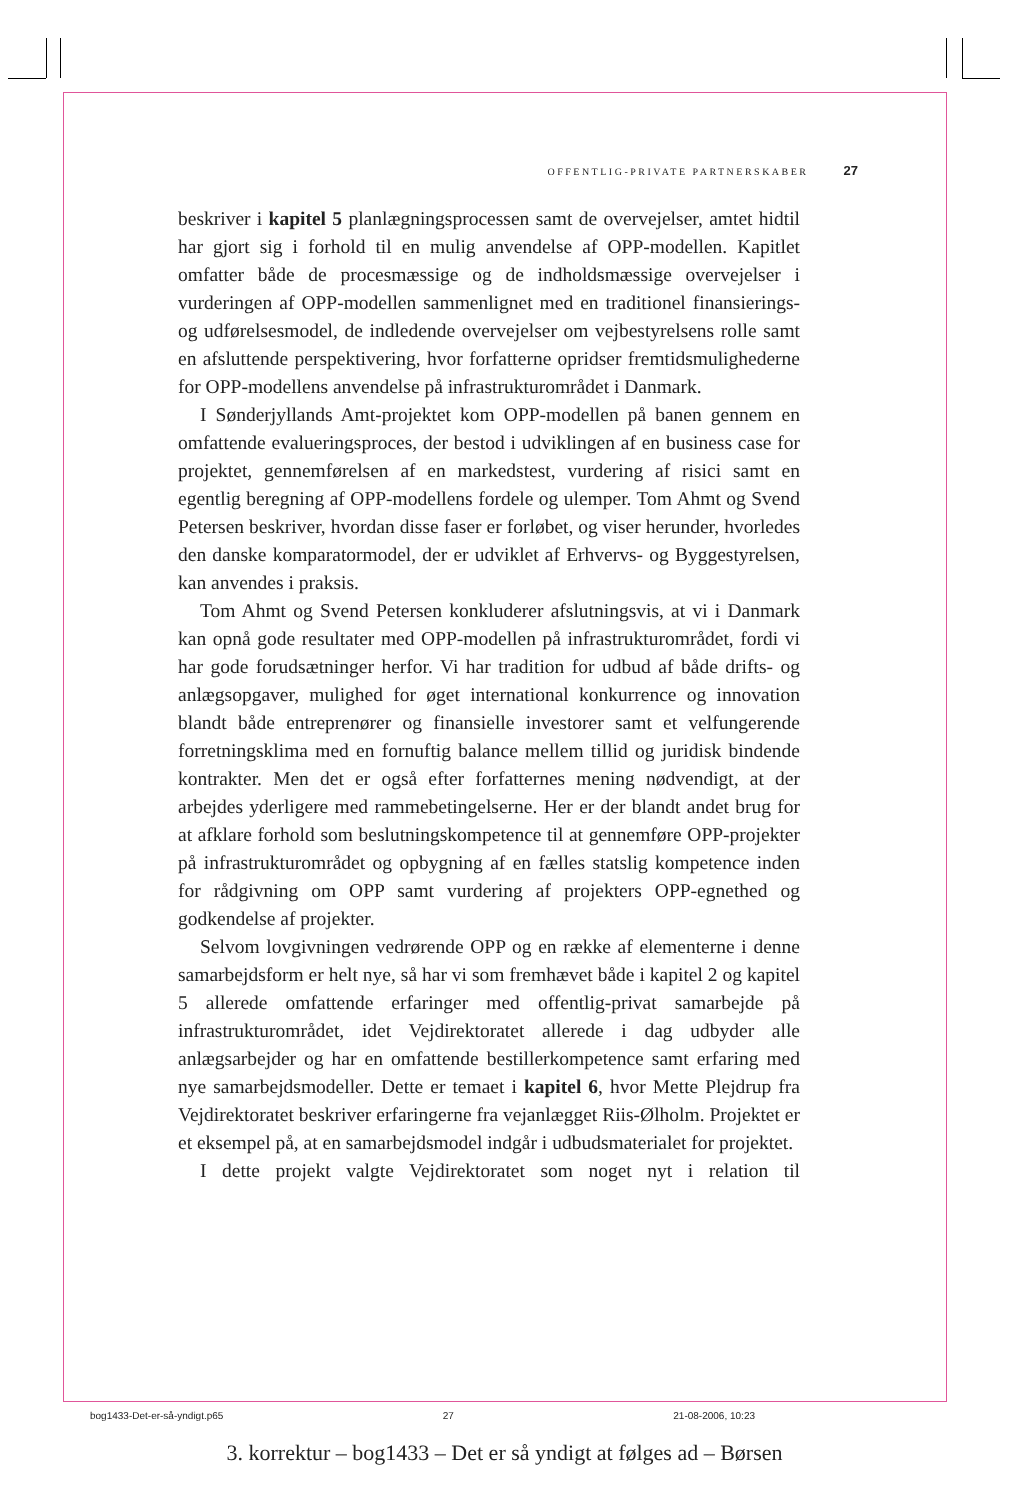OFFENTLIG-PRIVATE PARTNERSKABER 27
beskriver i kapitel 5 planlægningsprocessen samt de overvejelser, amtet hidtil har gjort sig i forhold til en mulig anvendelse af OPP-modellen. Kapitlet omfatter både de procesmæssige og de indholdsmæssige overvejelser i vurderingen af OPP-modellen sammenlignet med en traditionel finansierings- og udførelsesmodel, de indledende overvejelser om vejbestyrelsens rolle samt en afsluttende perspektivering, hvor forfatterne opridser fremtidsmulighederne for OPP-modellens anvendelse på infrastrukturområdet i Danmark.
I Sønderjyllands Amt-projektet kom OPP-modellen på banen gennem en omfattende evalueringsproces, der bestod i udviklingen af en business case for projektet, gennemførelsen af en markedstest, vurdering af risici samt en egentlig beregning af OPP-modellens fordele og ulemper. Tom Ahmt og Svend Petersen beskriver, hvordan disse faser er forløbet, og viser herunder, hvorledes den danske komparatormodel, der er udviklet af Erhvervs- og Byggestyrelsen, kan anvendes i praksis.
Tom Ahmt og Svend Petersen konkluderer afslutningsvis, at vi i Danmark kan opnå gode resultater med OPP-modellen på infrastrukturområdet, fordi vi har gode forudsætninger herfor. Vi har tradition for udbud af både drifts- og anlægsopgaver, mulighed for øget international konkurrence og innovation blandt både entreprenører og finansielle investorer samt et velfungerende forretningsklima med en fornuftig balance mellem tillid og juridisk bindende kontrakter. Men det er også efter forfatternes mening nødvendigt, at der arbejdes yderligere med rammebetingelserne. Her er der blandt andet brug for at afklare forhold som beslutningskompetence til at gennemføre OPP-projekter på infrastrukturområdet og opbygning af en fælles statslig kompetence inden for rådgivning om OPP samt vurdering af projekters OPP-egnethed og godkendelse af projekter.
Selvom lovgivningen vedrørende OPP og en række af elementerne i denne samarbejdsform er helt nye, så har vi som fremhævet både i kapitel 2 og kapitel 5 allerede omfattende erfaringer med offentlig-privat samarbejde på infrastrukturområdet, idet Vejdirektoratet allerede i dag udbyder alle anlægsarbejder og har en omfattende bestillerkompetence samt erfaring med nye samarbejdsmodeller. Dette er temaet i kapitel 6, hvor Mette Plejdrup fra Vejdirektoratet beskriver erfaringerne fra vejanlægget Riis-Ølholm. Projektet er et eksempel på, at en samarbejdsmodel indgår i udbudsmaterialet for projektet.
I dette projekt valgte Vejdirektoratet som noget nyt i relation til
bog1433-Det-er-så-yndigt.p65 27 21-08-2006, 10:23
3. korrektur – bog1433 – Det er så yndigt at følges ad – Børsen